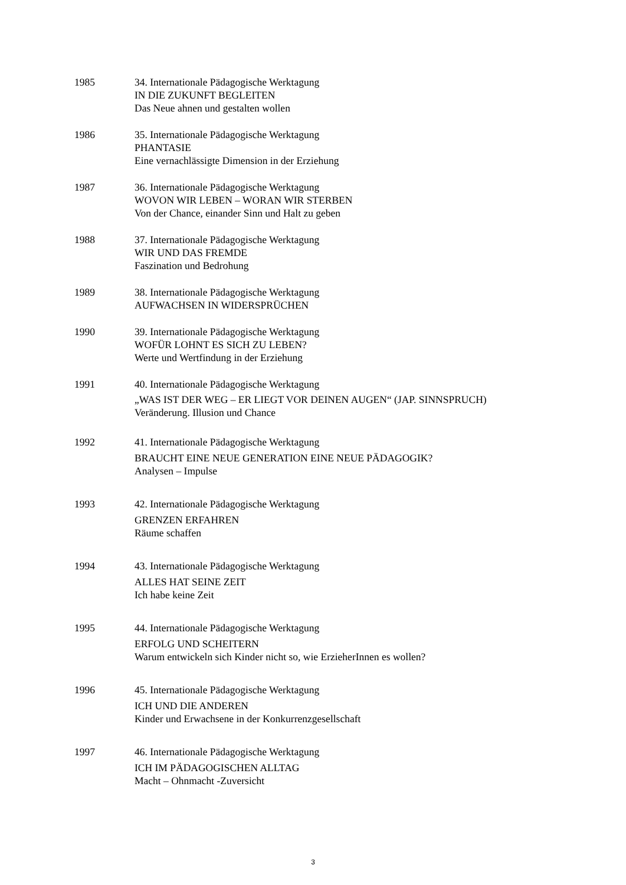1985 34. Internationale Pädagogische Werktagung
IN DIE ZUKUNFT BEGLEITEN
Das Neue ahnen und gestalten wollen
1986 35. Internationale Pädagogische Werktagung
PHANTASIE
Eine vernachlässigte Dimension in der Erziehung
1987 36. Internationale Pädagogische Werktagung
WOVON WIR LEBEN – WORAN WIR STERBEN
Von der Chance, einander Sinn und Halt zu geben
1988 37. Internationale Pädagogische Werktagung
WIR UND DAS FREMDE
Faszination und Bedrohung
1989 38. Internationale Pädagogische Werktagung
AUFWACHSEN IN WIDERSPRÜCHEN
1990 39. Internationale Pädagogische Werktagung
WOFÜR LOHNT ES SICH ZU LEBEN?
Werte und Wertfindung in der Erziehung
1991 40. Internationale Pädagogische Werktagung
„WAS IST DER WEG – ER LIEGT VOR DEINEN AUGEN“ (JAP. SINNSPRUCH)
Veränderung. Illusion und Chance
1992 41. Internationale Pädagogische Werktagung
BRAUCHT EINE NEUE GENERATION EINE NEUE PÄDAGOGIK?
Analysen – Impulse
1993 42. Internationale Pädagogische Werktagung
GRENZEN ERFAHREN
Räume schaffen
1994 43. Internationale Pädagogische Werktagung
ALLES HAT SEINE ZEIT
Ich habe keine Zeit
1995 44. Internationale Pädagogische Werktagung
ERFOLG UND SCHEITERN
Warum entwickeln sich Kinder nicht so, wie ErzieherInnen es wollen?
1996 45. Internationale Pädagogische Werktagung
ICH UND DIE ANDEREN
Kinder und Erwachsene in der Konkurrenzgesellschaft
1997 46. Internationale Pädagogische Werktagung
ICH IM PÄDAGOGISCHEN ALLTAG
Macht – Ohnmacht -Zuversicht
3